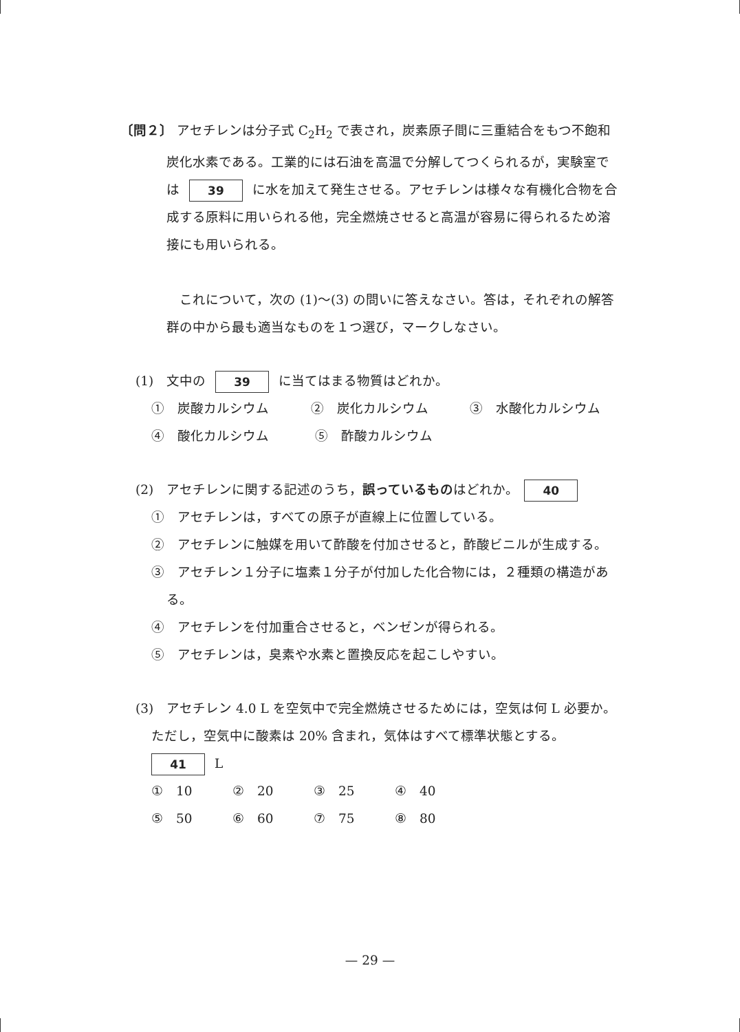〔問２〕 アセチレンは分子式 C<sub>2</sub>H<sub>2</sub> で表され，炭素原子間に三重結合をもつ不飽和
炭化水素である。工業的には石油を高温で分解してつくられるが，実験室で
は 39 に水を加えて発生させる。アセチレンは様々な有機化合物を合
成する原料に用いられる他，完全燃焼させると高温が容易に得られるため溶
接にも用いられる。
　これについて，次の (1)〜(3) の問いに答えなさい。答は，それぞれの解答
群の中から最も適当なものを１つ選び，マークしなさい。
(1)　文中の 39 に当てはまる物質はどれか。
①　炭酸カルシウム ②　炭化カルシウム ③　水酸化カルシウム
④　酸化カルシウム ⑤　酢酸カルシウム
(2)　アセチレンに関する記述のうち，誤っているものはどれか。 40
①　アセチレンは，すべての原子が直線上に位置している。
②　アセチレンに触媒を用いて酢酸を付加させると，酢酸ビニルが生成する。
③　アセチレン１分子に塩素１分子が付加した化合物には，２種類の構造があ
る。
④　アセチレンを付加重合させると，ベンゼンが得られる。
⑤　アセチレンは，臭素や水素と置換反応を起こしやすい。
(3)　アセチレン 4.0 L を空気中で完全燃焼させるためには，空気は何 L 必要か。
ただし，空気中に酸素は 20% 含まれ，気体はすべて標準状態とする。
41 L
①　10 ②　20 ③　25 ④　40
⑤　50 ⑥　60 ⑦　75 ⑧　80
— 29 —